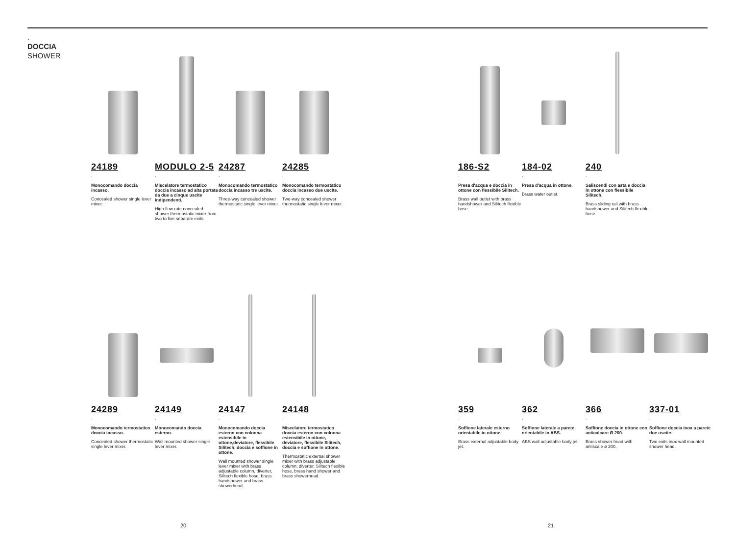.
DOCCIA
SHOWER
24189
.
Monocomando doccia incasso.
Concealed shower single lever mixer.
MODULO 2-5
.
Miscelatore termostatico doccia incasso ad alta portata da due a cinque uscite indipendenti.
High flow rate concealed shower thermostatic mixer from two to five separate exits.
24287
.
Monocomando termostatico doccia incasso tre uscite.
Three-way concealed shower thermostatic single lever mixer.
24285
.
Monocomando termostatico doccia incasso due uscite.
Two-way concealed shower thermostatic single lever mixer.
186-S2
.
Presa d'acqua e doccia in ottone con flessibile Silitech.
Brass wall outlet with brass handshower and Silitech flexible hose.
184-02
.
Presa d'acqua in ottone.
Brass water outlet.
240
.
Saliscendi con asta e doccia in ottone con flessibile Silitech.
Brass sliding rail with brass handshower and Silitech flexible hose.
24289
.
Monocomando termostatico doccia incasso.
Concealed shower thermostatic single lever mixer.
24149
.
Monocomando doccia esterno.
Wall mounted shower single lever mixer.
24147
.
Monocomando doccia esterno con colonna estensibile in ottone,deviatore, flessibile Silitech, doccia e soffione in ottone.
Wall mounted shower single lever mixer with brass adjustable column, diverter, Silitech flexible hose, brass handshower and brass showerhead.
24148
.
Miscelatore termostatico doccia esterno con colonna estensibile in ottone, deviatore, flessibile Silitech, doccia e soffione in ottone.
Thermostatic external shower mixer with brass adjustable column, diverter, Silitech flexible hose, brass hand shower and brass showerhead.
359
.
Soffione laterale esterno orientabile in ottone.
Brass external adjustable body jet.
362
.
Soffione laterale a parete orientabile in ABS.
ABS wall adjustable body jet.
366
.
Soffione doccia in ottone con anticalcare Ø 200.
Brass shower head with antiscale ø 200.
337-01
.
Soffione doccia inox a parete due uscite.
Two exits inox wall mounted shower head.
20 21